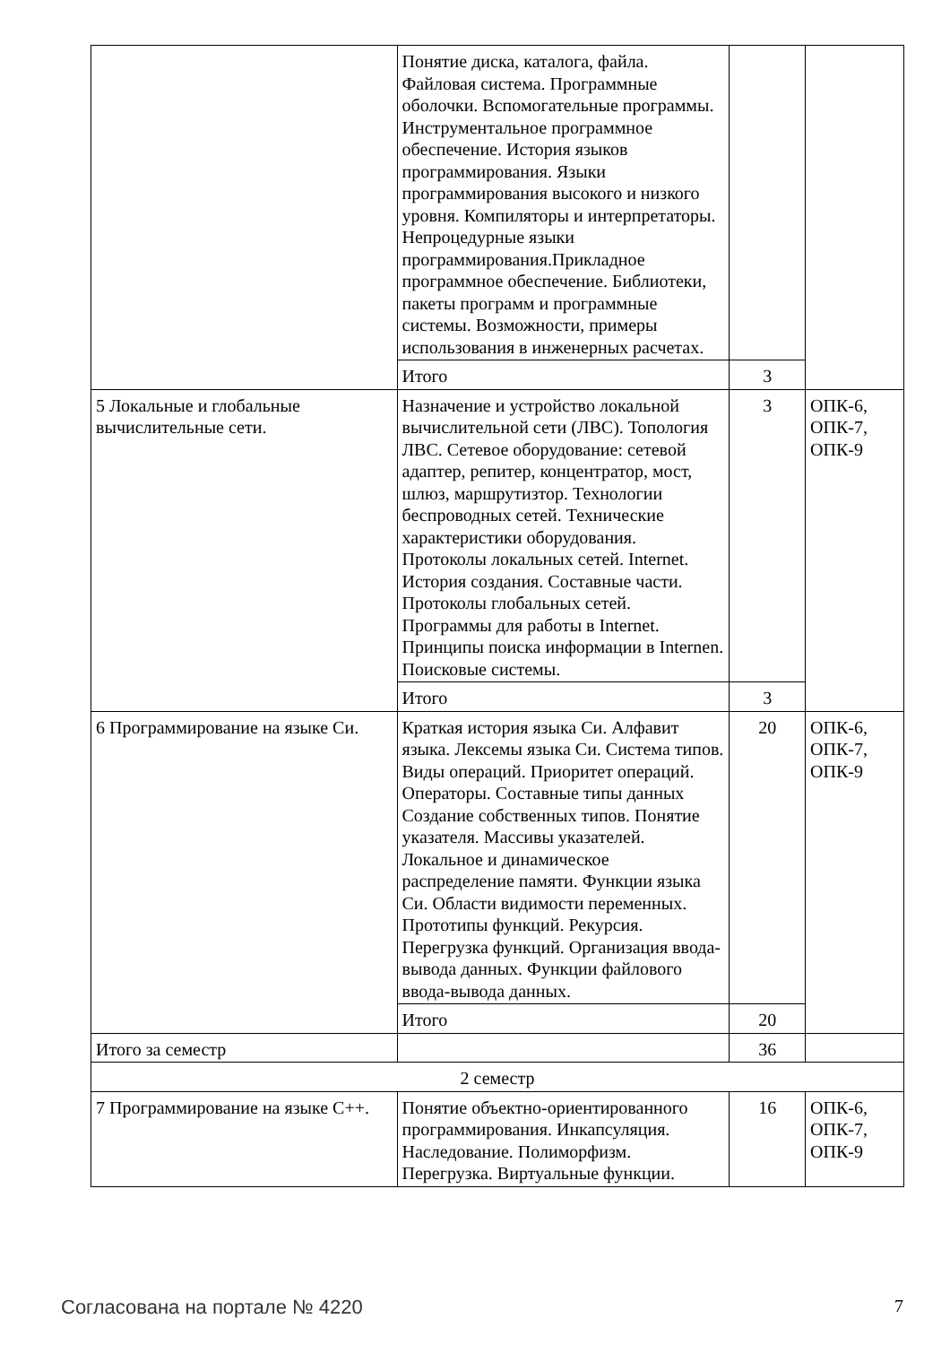| | Понятие диска, каталога, файла. Файловая система. Программные оболочки. Вспомогательные программы. Инструментальное программное обеспечение. История языков программирования. Языки программирования высокого и низкого уровня. Компиляторы и интерпретаторы. Непроцедурные языки программирования.Прикладное программное обеспечение. Библиотеки, пакеты программ и программные системы. Возможности, примеры использования в инженерных расчетах. | | |
| | Итого | 3 | |
| 5 Локальные и глобальные вычислительные сети. | Назначение и устройство локальной вычислительной сети (ЛВС). Топология ЛВС. Сетевое оборудование: сетевой адаптер, репитер, концентратор, мост, шлюз, маршрутизтор. Технологии беспроводных сетей. Технические характеристики оборудования. Протоколы локальных сетей. Internet. История создания. Составные части. Протоколы глобальных сетей. Программы для работы в Internet. Принципы поиска информации в Internen. Поисковые системы. | 3 | ОПК-6, ОПК-7, ОПК-9 |
| | Итого | 3 | |
| 6 Программирование на языке Си. | Краткая история языка Си. Алфавит языка. Лексемы языка Си. Система типов. Виды операций. Приоритет операций. Операторы. Составные типы данных Создание собственных типов. Понятие указателя. Массивы указателей. Локальное и динамическое распределение памяти. Функции языка Си. Области видимости переменных. Прототипы функций. Рекурсия. Перегрузка функций. Организация ввода-вывода данных. Функции файлового ввода-вывода данных. | 20 | ОПК-6, ОПК-7, ОПК-9 |
| | Итого | 20 | |
| Итого за семестр | | 36 | |
| 2 семестр | | | |
| 7 Программирование на языке C++. | Понятие объектно-ориентированного программирования. Инкапсуляция. Наследование. Полиморфизм. Перегрузка. Виртуальные функции. | 16 | ОПК-6, ОПК-7, ОПК-9 |
Согласована на портале № 4220 7